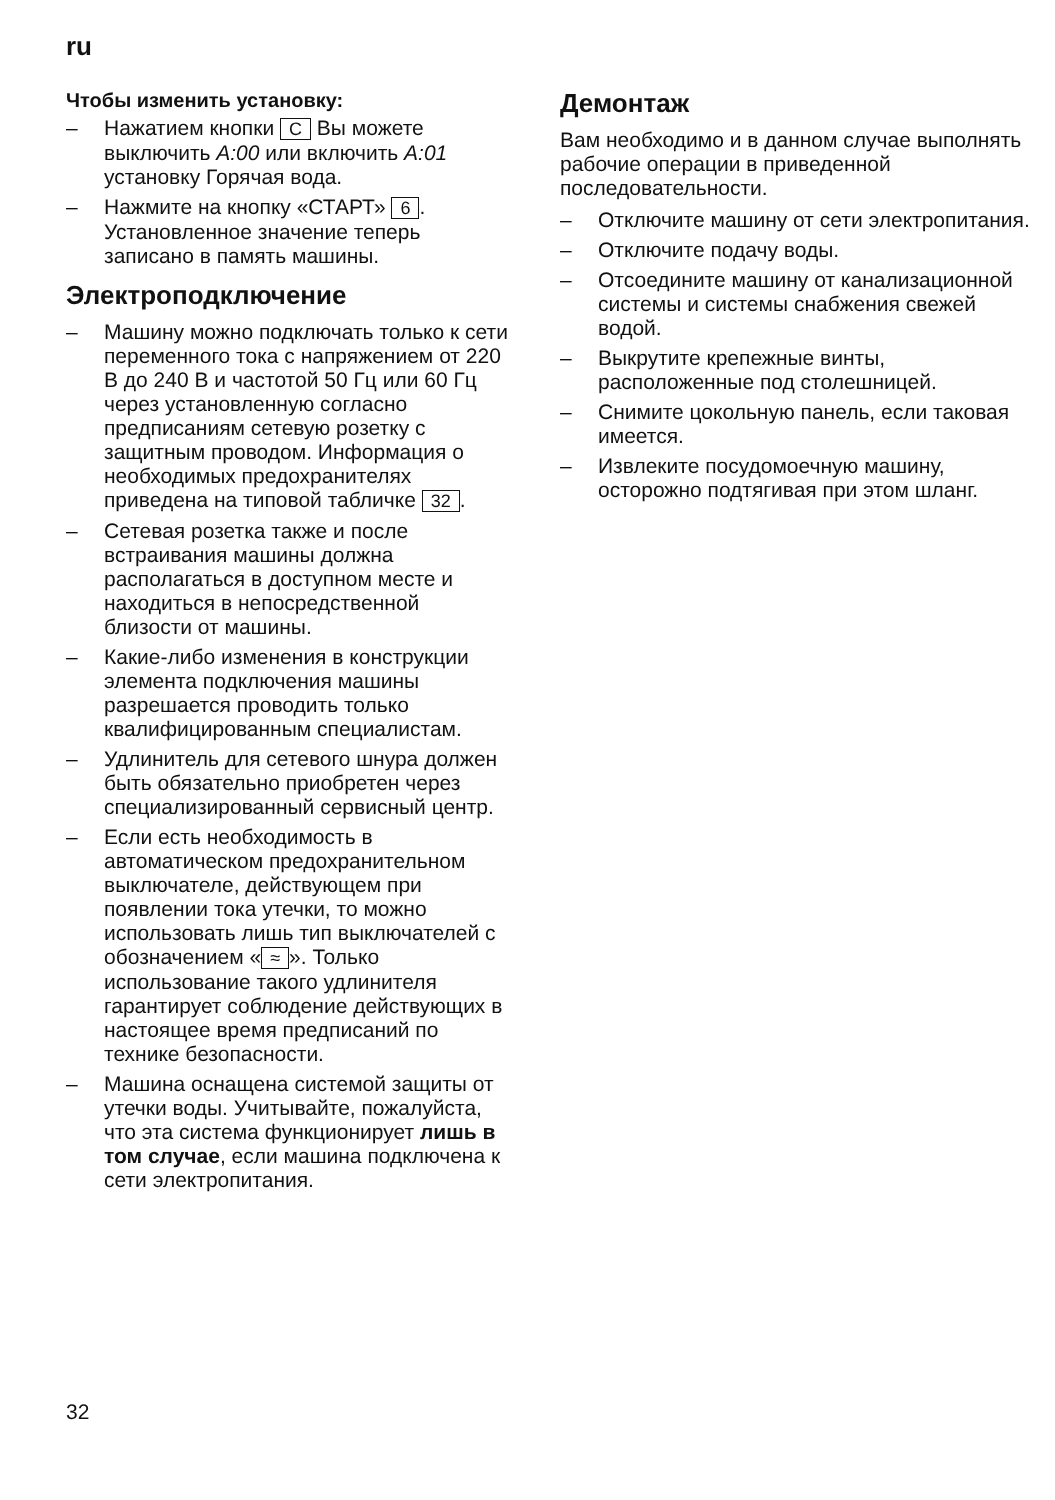ru
Чтобы изменить установку:
– Нажатием кнопки C Вы можете выключить A:00 или включить A:01 установку Горячая вода.
– Нажмите на кнопку «СТАРТ» 6.
Установленное значение теперь записано в память машины.
Электроподключение
– Машину можно подключать только к сети переменного тока с напряжением от 220 В до 240 В и частотой 50 Гц или 60 Гц через установленную согласно предписаниям сетевую розетку с защитным проводом. Информация о необходимых предохранителях приведена на типовой табличке 32.
– Сетевая розетка также и после встраивания машины должна располагаться в доступном месте и находиться в непосредственной близости от машины.
– Какие-либо изменения в конструкции элемента подключения машины разрешается проводить только квалифицированным специалистам.
– Удлинитель для сетевого шнура должен быть обязательно приобретен через специализированный сервисный центр.
– Если есть необходимость в автоматическом предохранительном выключателе, действующем при появлении тока утечки, то можно использовать лишь тип выключателей с обозначением « ≈ ». Только использование такого удлинителя гарантирует соблюдение действующих в настоящее время предписаний по технике безопасности.
– Машина оснащена системой защиты от утечки воды. Учитывайте, пожалуйста, что эта система функционирует лишь в том случае, если машина подключена к сети электропитания.
Демонтаж
Вам необходимо и в данном случае выполнять рабочие операции в приведенной последовательности.
– Отключите машину от сети электропитания.
– Отключите подачу воды.
– Отсоедините машину от канализационной системы и системы снабжения свежей водой.
– Выкрутите крепежные винты, расположенные под столешницей.
– Снимите цокольную панель, если таковая имеется.
– Извлеките посудомоечную машину, осторожно подтягивая при этом шланг.
32